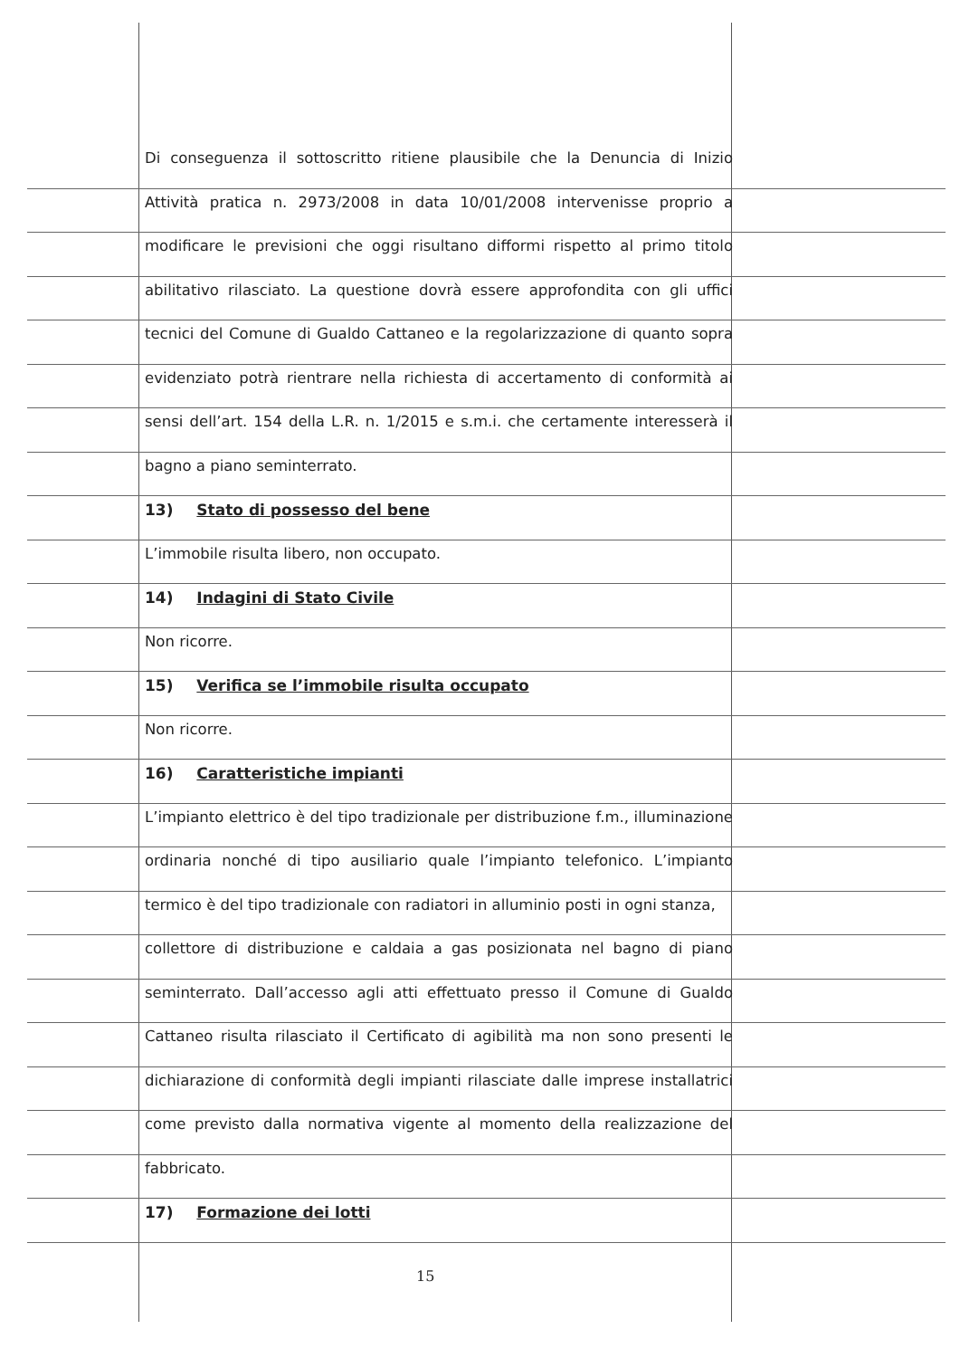Di conseguenza il sottoscritto ritiene plausibile che la Denuncia di Inizio
Attività pratica n. 2973/2008 in data 10/01/2008 intervenisse proprio a
modificare le previsioni che oggi risultano difformi rispetto al primo titolo
abilitativo rilasciato. La questione dovrà essere approfondita con gli uffici
tecnici del Comune di Gualdo Cattaneo e la regolarizzazione di quanto sopra
evidenziato potrà rientrare nella richiesta di accertamento di conformità ai
sensi dell’art. 154 della L.R. n. 1/2015 e s.m.i. che certamente interesserà il
bagno a piano seminterrato.
13) Stato di possesso del bene
L’immobile risulta libero, non occupato.
14) Indagini di Stato Civile
Non ricorre.
15) Verifica se l’immobile risulta occupato
Non ricorre.
16) Caratteristiche impianti
L’impianto elettrico è del tipo tradizionale per distribuzione f.m., illuminazione
ordinaria nonché di tipo ausiliario quale l’impianto telefonico. L’impianto
termico è del tipo tradizionale con radiatori in alluminio posti in ogni stanza,
collettore di distribuzione e caldaia a gas posizionata nel bagno di piano
seminterrato. Dall’accesso agli atti effettuato presso il Comune di Gualdo
Cattaneo risulta rilasciato il Certificato di agibilità ma non sono presenti le
dichiarazione di conformità degli impianti rilasciate dalle imprese installatrici
come previsto dalla normativa vigente al momento della realizzazione del
fabbricato.
17) Formazione dei lotti
15